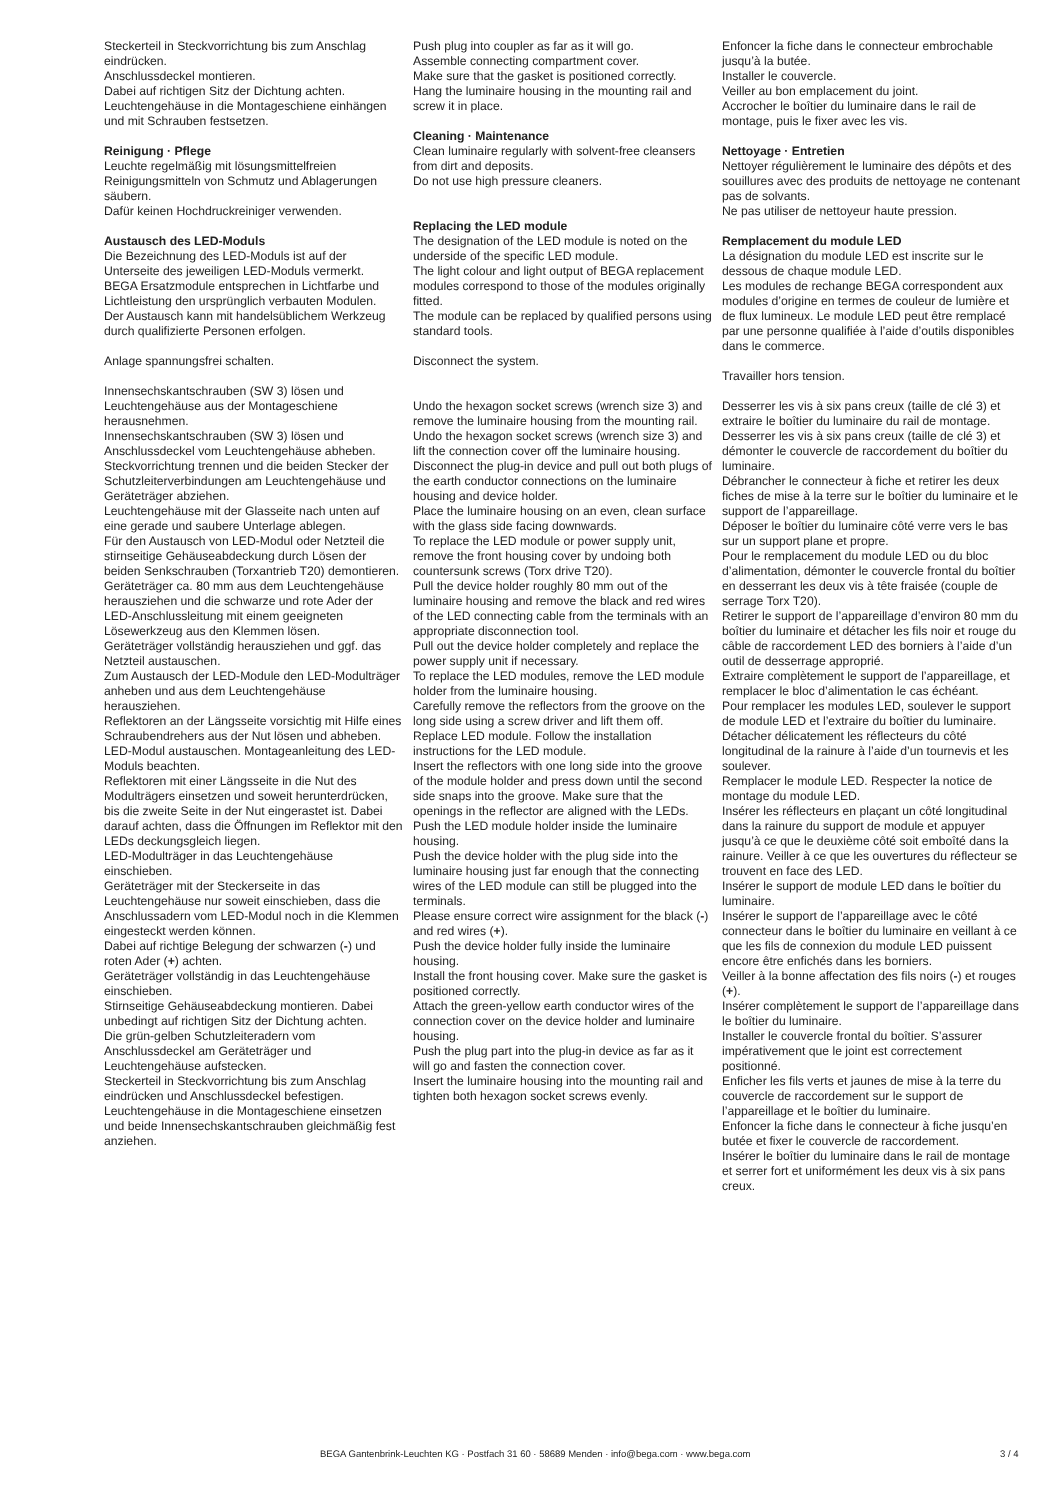Steckerteil in Steckvorrichtung bis zum Anschlag eindrücken.
Anschlussdeckel montieren.
Dabei auf richtigen Sitz der Dichtung achten.
Leuchtengehäuse in die Montageschiene einhängen und mit Schrauben festsetzen.
Reinigung · Pflege
Leuchte regelmäßig mit lösungsmittelfreien Reinigungsmitteln von Schmutz und Ablagerungen säubern.
Dafür keinen Hochdruckreiniger verwenden.
Austausch des LED-Moduls
Die Bezeichnung des LED-Moduls ist auf der Unterseite des jeweiligen LED-Moduls vermerkt.
BEGA Ersatzmodule entsprechen in Lichtfarbe und Lichtleistung den ursprünglich verbauten Modulen.
Der Austausch kann mit handelsüblichem Werkzeug durch qualifizierte Personen erfolgen.
Anlage spannungsfrei schalten.
Innensechskantschrauben (SW 3) lösen und Leuchtengehäuse aus der Montageschiene herausnehmen.
Innensechskantschrauben (SW 3) lösen und Anschlussdeckel vom Leuchtengehäuse abheben.
Steckvorrichtung trennen und die beiden Stecker der Schutzleiterverbindungen am Leuchtengehäuse und Geräteträger abziehen.
Leuchtengehäuse mit der Glasseite nach unten auf eine gerade und saubere Unterlage ablegen.
Für den Austausch von LED-Modul oder Netzteil die stirnseitige Gehäuseabdeckung durch Lösen der beiden Senkschrauben (Torxantrieb T20) demontieren.
Geräteträger ca. 80 mm aus dem Leuchtengehäuse herausziehen und die schwarze und rote Ader der LED-Anschlussleitung mit einem geeigneten Lösewerkzeug aus den Klemmen lösen.
Geräteträger vollständig herausziehen und ggf. das Netzteil austauschen.
Zum Austausch der LED-Module den LED-Modulträger anheben und aus dem Leuchtengehäuse herausziehen.
Reflektoren an der Längsseite vorsichtig mit Hilfe eines Schraubendrehers aus der Nut lösen und abheben.
LED-Modul austauschen. Montageanleitung des LED-Moduls beachten.
Reflektoren mit einer Längsseite in die Nut des Modulträgers einsetzen und soweit herunterdrücken, bis die zweite Seite in der Nut eingerastet ist. Dabei darauf achten, dass die Öffnungen im Reflektor mit den LEDs deckungsgleich liegen.
LED-Modulträger in das Leuchtengehäuse einschieben.
Geräteträger mit der Steckerseite in das Leuchtengehäuse nur soweit einschieben, dass die Anschlussadern vom LED-Modul noch in die Klemmen eingesteckt werden können.
Dabei auf richtige Belegung der schwarzen (-) und roten Ader (+) achten.
Geräteträger vollständig in das Leuchtengehäuse einschieben.
Stirnseitige Gehäuseabdeckung montieren. Dabei unbedingt auf richtigen Sitz der Dichtung achten.
Die grün-gelben Schutzleiteradern vom Anschlussdeckel am Geräteträger und Leuchtengehäuse aufstecken.
Steckerteil in Steckvorrichtung bis zum Anschlag eindrücken und Anschlussdeckel befestigen.
Leuchtengehäuse in die Montageschiene einsetzen und beide Innensechskantschrauben gleichmäßig fest anziehen.
Push plug into coupler as far as it will go.
Assemble connecting compartment cover.
Make sure that the gasket is positioned correctly.
Hang the luminaire housing in the mounting rail and screw it in place.
Cleaning · Maintenance
Clean luminaire regularly with solvent-free cleansers from dirt and deposits.
Do not use high pressure cleaners.
Replacing the LED module
The designation of the LED module is noted on the underside of the specific LED module.
The light colour and light output of BEGA replacement modules correspond to those of the modules originally fitted.
The module can be replaced by qualified persons using standard tools.
Disconnect the system.
Undo the hexagon socket screws (wrench size 3) and remove the luminaire housing from the mounting rail.
Undo the hexagon socket screws (wrench size 3) and lift the connection cover off the luminaire housing.
Disconnect the plug-in device and pull out both plugs of the earth conductor connections on the luminaire housing and device holder.
Place the luminaire housing on an even, clean surface with the glass side facing downwards.
To replace the LED module or power supply unit, remove the front housing cover by undoing both countersunk screws (Torx drive T20).
Pull the device holder roughly 80 mm out of the luminaire housing and remove the black and red wires of the LED connecting cable from the terminals with an appropriate disconnection tool.
Pull out the device holder completely and replace the power supply unit if necessary.
To replace the LED modules, remove the LED module holder from the luminaire housing.
Carefully remove the reflectors from the groove on the long side using a screw driver and lift them off.
Replace LED module. Follow the installation instructions for the LED module.
Insert the reflectors with one long side into the groove of the module holder and press down until the second side snaps into the groove. Make sure that the openings in the reflector are aligned with the LEDs.
Push the LED module holder inside the luminaire housing.
Push the device holder with the plug side into the luminaire housing just far enough that the connecting wires of the LED module can still be plugged into the terminals.
Please ensure correct wire assignment for the black (-) and red wires (+).
Push the device holder fully inside the luminaire housing.
Install the front housing cover. Make sure the gasket is positioned correctly.
Attach the green-yellow earth conductor wires of the connection cover on the device holder and luminaire housing.
Push the plug part into the plug-in device as far as it will go and fasten the connection cover.
Insert the luminaire housing into the mounting rail and tighten both hexagon socket screws evenly.
Enfoncer la fiche dans le connecteur embrochable jusqu’à la butée.
Installer le couvercle.
Veiller au bon emplacement du joint.
Accrocher le boîtier du luminaire dans le rail de montage, puis le fixer avec les vis.
Nettoyage · Entretien
Nettoyer régulièrement le luminaire des dépôts et des souillures avec des produits de nettoyage ne contenant pas de solvants.
Ne pas utiliser de nettoyeur haute pression.
Remplacement du module LED
La désignation du module LED est inscrite sur le dessous de chaque module LED.
Les modules de rechange BEGA correspondent aux modules d’origine en termes de couleur de lumière et de flux lumineux. Le module LED peut être remplacé par une personne qualifiée à l’aide d’outils disponibles dans le commerce.
Travailler hors tension.
Desserrer les vis à six pans creux (taille de clé 3) et extraire le boîtier du luminaire du rail de montage.
Desserrer les vis à six pans creux (taille de clé 3) et démonter le couvercle de raccordement du boîtier du luminaire.
Débrancher le connecteur à fiche et retirer les deux fiches de mise à la terre sur le boîtier du luminaire et le support de l’appareillage.
Déposer le boîtier du luminaire côté verre vers le bas sur un support plane et propre.
Pour le remplacement du module LED ou du bloc d’alimentation, démonter le couvercle frontal du boîtier en desserrant les deux vis à tête fraisée (couple de serrage Torx T20).
Retirer le support de l’appareillage d’environ 80 mm du boîtier du luminaire et détacher les fils noir et rouge du câble de raccordement LED des borniers à l’aide d’un outil de desserrage approprié.
Extraire complètement le support de l’appareillage, et remplacer le bloc d’alimentation le cas échéant.
Pour remplacer les modules LED, soulever le support de module LED et l’extraire du boîtier du luminaire.
Détacher délicatement les réflecteurs du côté longitudinal de la rainure à l’aide d’un tournevis et les soulever.
Remplacer le module LED. Respecter la notice de montage du module LED.
Insérer les réflecteurs en plaçant un côté longitudinal dans la rainure du support de module et appuyer jusqu’à ce que le deuxième côté soit emboîté dans la rainure. Veiller à ce que les ouvertures du réflecteur se trouvent en face des LED.
Insérer le support de module LED dans le boîtier du luminaire.
Insérer le support de l’appareillage avec le côté connecteur dans le boîtier du luminaire en veillant à ce que les fils de connexion du module LED puissent encore être enfichés dans les borniers.
Veiller à la bonne affectation des fils noirs (-) et rouges (+).
Insérer complètement le support de l’appareillage dans le boîtier du luminaire.
Installer le couvercle frontal du boîtier. S’assurer impérativement que le joint est correctement positionné.
Enficher les fils verts et jaunes de mise à la terre du couvercle de raccordement sur le support de l’appareillage et le boîtier du luminaire.
Enfoncer la fiche dans le connecteur à fiche jusqu’en butée et fixer le couvercle de raccordement.
Insérer le boîtier du luminaire dans le rail de montage et serrer fort et uniformément les deux vis à six pans creux.
BEGA Gantenbrink-Leuchten KG · Postfach 31 60 · 58689 Menden · info@bega.com · www.bega.com 3 / 4